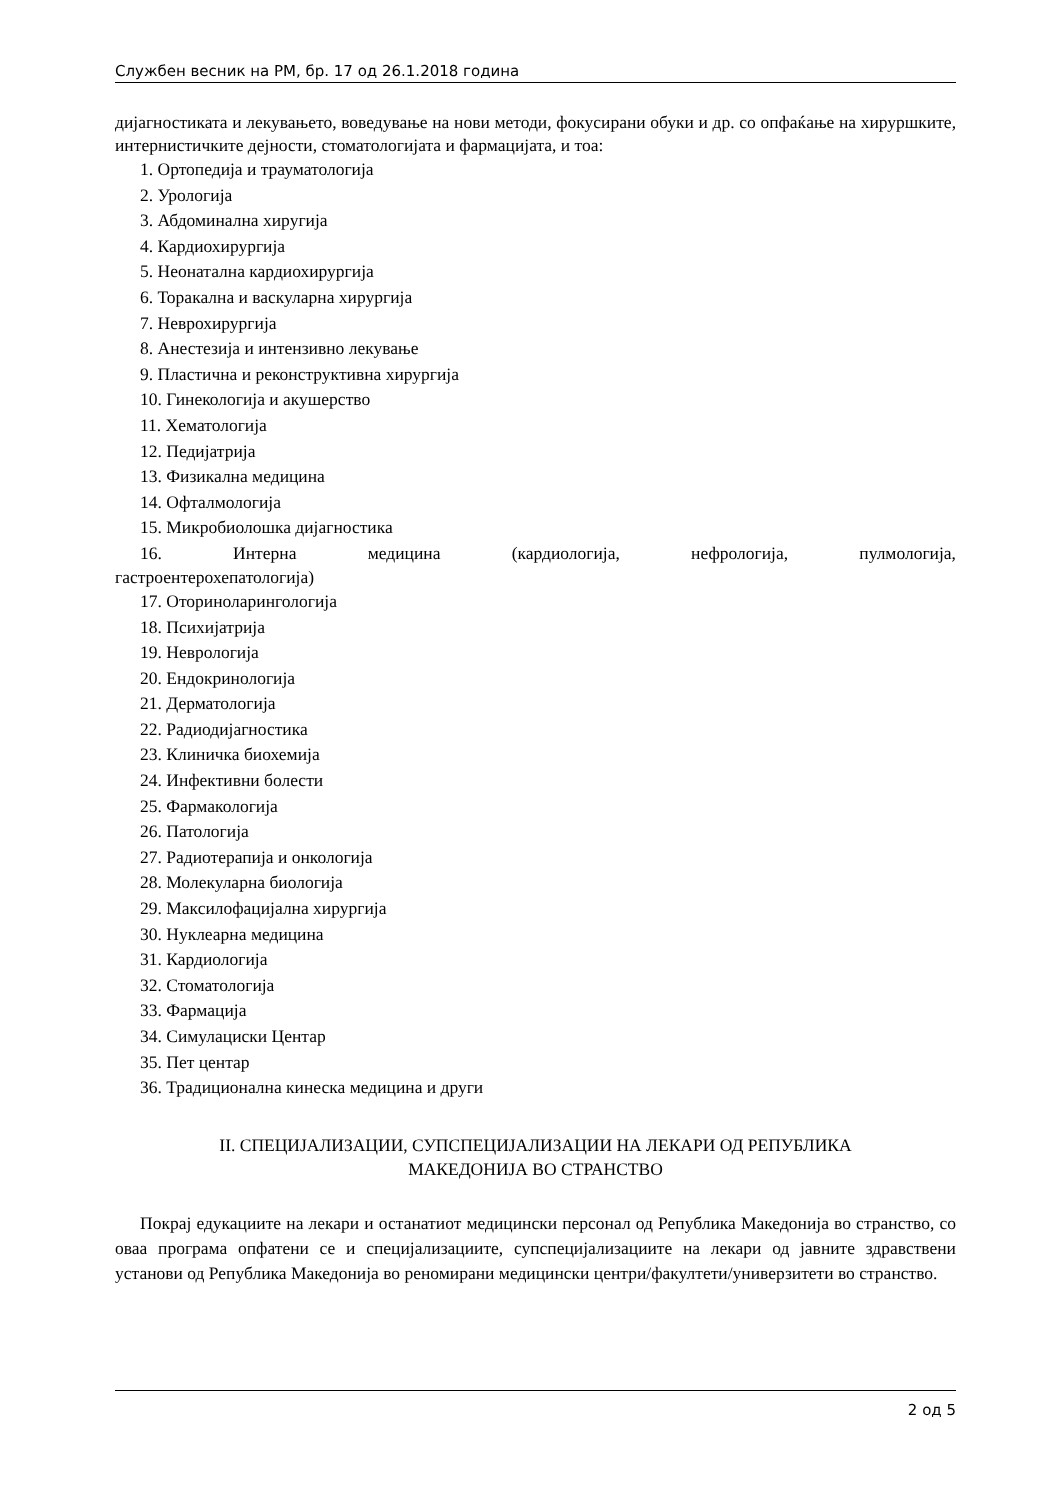Службен весник на РМ, бр. 17 од 26.1.2018 година
дијагностиката и лекувањето, воведување на нови методи, фокусирани обуки и др. со опфаќање на хируршките, интернистичките дејности, стоматологијата и фармацијата, и тоа:
1. Ортопедија и трауматологија
2. Урологија
3. Абдоминална хиругија
4. Кардиохирургија
5. Неонатална кардиохирургија
6. Торакална и васкуларна хирургија
7. Неврохирургија
8. Анестезија и интензивно лекување
9. Пластична и реконструктивна хирургија
10. Гинекологија и акушерство
11. Хематологија
12. Педијатрија
13. Физикална медицина
14. Офталмологија
15. Микробиолошка дијагностика
16. Интерна медицина (кардиологија, нефрологија, пулмологија,
гастроентерохепатологија)
17. Оториноларингологија
18. Психијатрија
19. Неврологија
20. Ендокринологија
21. Дерматологија
22. Радиодијагностика
23. Клиничка биохемија
24. Инфективни болести
25. Фармакологија
26. Патологија
27. Радиотерапија и онкологија
28. Молекуларна биологија
29. Максилофацијална хирургија
30. Нуклеарна медицина
31. Кардиологија
32. Стоматологија
33. Фармација
34. Симулациски Центар
35. Пет центар
36. Традиционална кинеска медицина и други
II. СПЕЦИЈАЛИЗАЦИИ, СУПСПЕЦИЈАЛИЗАЦИИ НА ЛЕКАРИ ОД РЕПУБЛИКА
МАКЕДОНИЈА ВО СТРАНСТВО
Покрај едукациите на лекари и останатиот медицински персонал од Република Македонија во странство, со оваа програма опфатени се и специјализациите, супспецијализациите на лекари од јавните здравствени установи од Република Македонија во реномирани медицински центри/факултети/универзитети во странство.
2 од 5